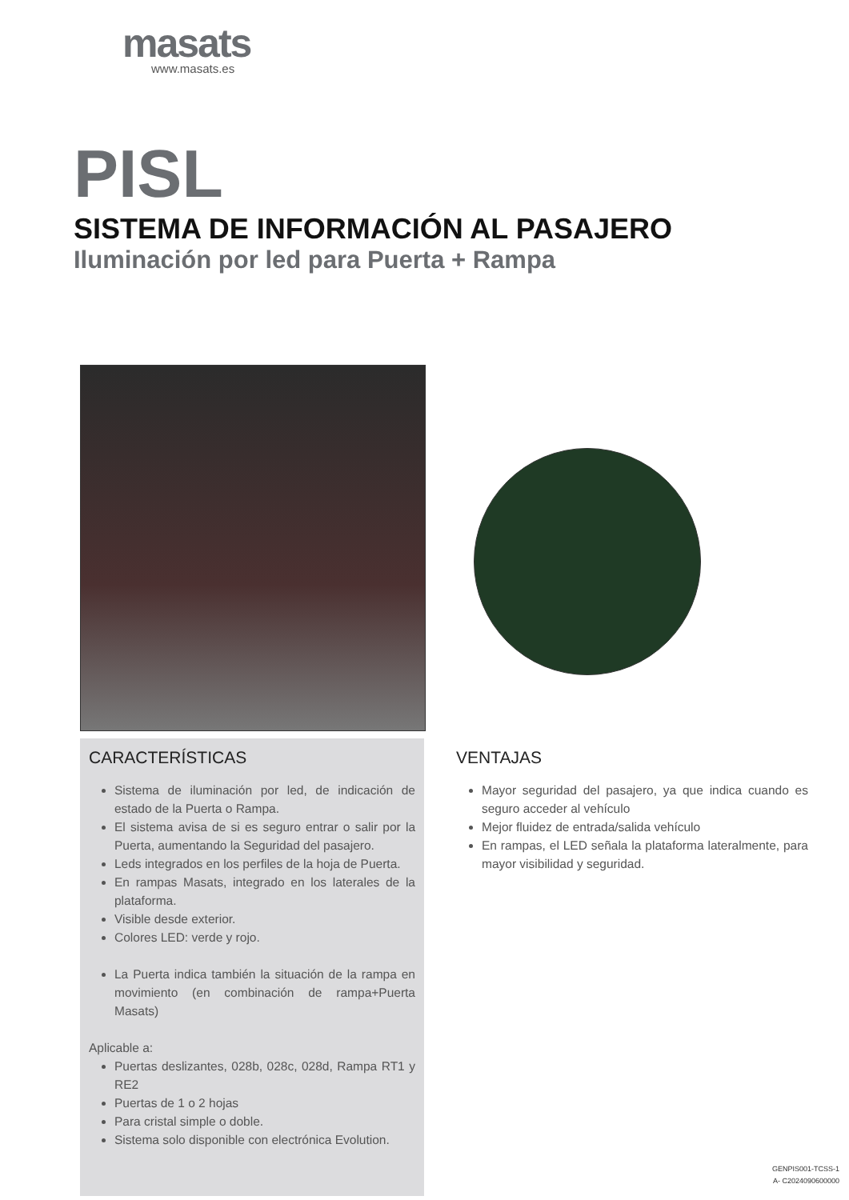masats
www.masats.es
PISL
SISTEMA DE INFORMACIÓN AL PASAJERO
Iluminación por led para Puerta + Rampa
CARACTERÍSTICAS
Sistema de iluminación por led, de indicación de estado de la Puerta o Rampa.
El sistema avisa de si es seguro entrar o salir por la Puerta, aumentando la Seguridad del pasajero.
Leds integrados en los perfiles de la hoja de Puerta.
En rampas Masats, integrado en los laterales de la plataforma.
Visible desde exterior.
Colores LED: verde y rojo.
La Puerta indica también la situación de la rampa en movimiento (en combinación de rampa+Puerta Masats)
Aplicable a:
Puertas deslizantes, 028b, 028c, 028d, Rampa RT1 y RE2
Puertas de 1 o 2 hojas
Para cristal simple o doble.
Sistema solo disponible con electrónica Evolution.
VENTAJAS
Mayor seguridad del pasajero, ya que indica cuando es seguro acceder al vehículo
Mejor fluidez de entrada/salida vehículo
En rampas, el LED señala la plataforma lateralmente, para mayor visibilidad y seguridad.
GENPIS001-TCSS-1
A- C2024090600000